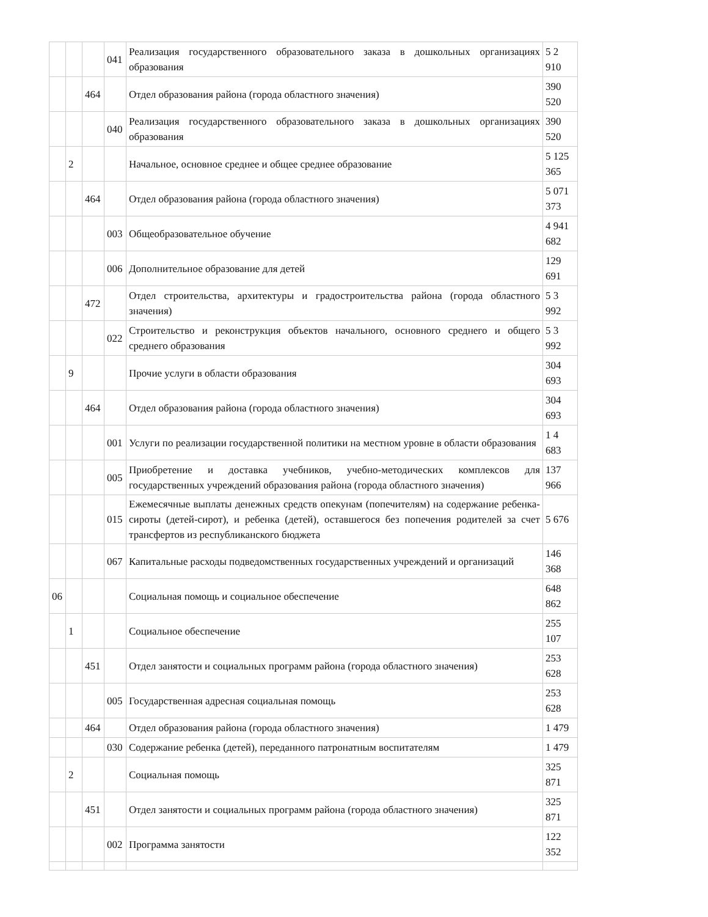| | | | 041 | Реализация государственного образовательного заказа в дошкольных организациях образования | 5 2 910 |
| | | 464 | | Отдел образования района (города областного значения) | 390 520 |
| | | | 040 | Реализация государственного образовательного заказа в дошкольных организациях образования | 390 520 |
| | 2 | | | Начальное, основное среднее и общее среднее образование | 5 125 365 |
| | | 464 | | Отдел образования района (города областного значения) | 5 071 373 |
| | | | 003 | Общеобразовательное обучение | 4 941 682 |
| | | | 006 | Дополнительное образование для детей | 129 691 |
| | | 472 | | Отдел строительства, архитектуры и градостроительства района (города областного значения) | 5 3 992 |
| | | | 022 | Строительство и реконструкция объектов начального, основного среднего и общего среднего образования | 5 3 992 |
| | 9 | | | Прочие услуги в области образования | 304 693 |
| | | 464 | | Отдел образования района (города областного значения) | 304 693 |
| | | | 001 | Услуги по реализации государственной политики на местном уровне в области образования | 1 4 683 |
| | | | 005 | Приобретение и доставка учебников, учебно-методических комплексов для государственных учреждений образования района (города областного значения) | 137 966 |
| | | | 015 | Ежемесячные выплаты денежных средств опекунам (попечителям) на содержание ребенка-сироты (детей-сирот), и ребенка (детей), оставшегося без попечения родителей за счет трансфертов из республиканского бюджета | 5 676 |
| | | | 067 | Капитальные расходы подведомственных государственных учреждений и организаций | 146 368 |
| 06 | | | | Социальная помощь и социальное обеспечение | 648 862 |
| | 1 | | | Социальное обеспечение | 255 107 |
| | | 451 | | Отдел занятости и социальных программ района (города областного значения) | 253 628 |
| | | | 005 | Государственная адресная социальная помощь | 253 628 |
| | | 464 | | Отдел образования района (города областного значения) | 1 479 |
| | | | 030 | Содержание ребенка (детей), переданного патронатным воспитателям | 1 479 |
| | 2 | | | Социальная помощь | 325 871 |
| | | 451 | | Отдел занятости и социальных программ района (города областного значения) | 325 871 |
| | | | 002 | Программа занятости | 122 352 |